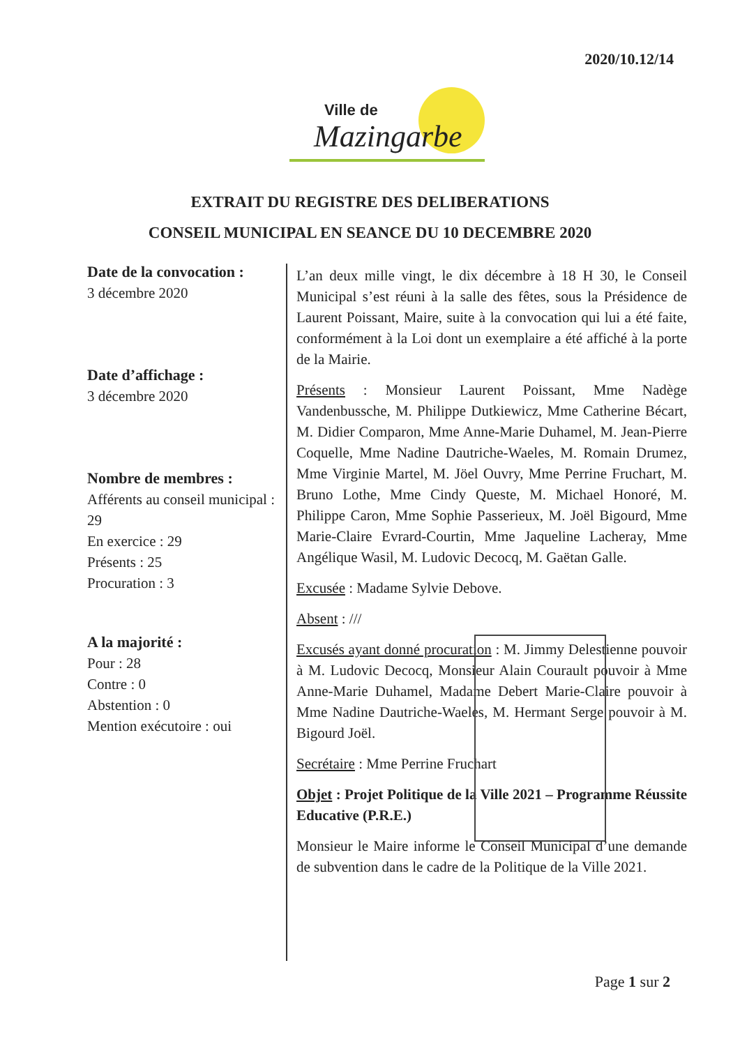2020/10.12/14
Ville de
Mazingarbe
EXTRAIT DU REGISTRE DES DELIBERATIONS
CONSEIL MUNICIPAL EN SEANCE DU 10 DECEMBRE 2020
Date de la convocation :
3 décembre 2020
Date d’affichage :
3 décembre 2020
Nombre de membres :
Afférents au conseil municipal : 29
En exercice : 29
Présents : 25
Procuration : 3
A la majorité :
Pour : 28
Contre : 0
Abstention : 0
Mention exécutoire : oui
L’an deux mille vingt, le dix décembre à 18 H 30, le Conseil Municipal s’est réuni à la salle des fêtes, sous la Présidence de Laurent Poissant, Maire, suite à la convocation qui lui a été faite, conformément à la Loi dont un exemplaire a été affiché à la porte de la Mairie.
Présents : Monsieur Laurent Poissant, Mme Nadège Vandenbussche, M. Philippe Dutkiewicz, Mme Catherine Bécart, M. Didier Comparon, Mme Anne-Marie Duhamel, M. Jean-Pierre Coquelle, Mme Nadine Dautriche-Waeles, M. Romain Drumez, Mme Virginie Martel, M. Jöel Ouvry, Mme Perrine Fruchart, M. Bruno Lothe, Mme Cindy Queste, M. Michael Honoré, M. Philippe Caron, Mme Sophie Passerieux, M. Joël Bigourd, Mme Marie-Claire Evrard-Courtin, Mme Jaqueline Lacheray, Mme Angélique Wasil, M. Ludovic Decocq, M. Gaëtan Galle.
Excusée : Madame Sylvie Debove.
Absent : ///
Excusés ayant donné procuration : M. Jimmy Delestienne pouvoir à M. Ludovic Decocq, Monsieur Alain Courault pouvoir à Mme Anne-Marie Duhamel, Madame Debert Marie-Claire pouvoir à Mme Nadine Dautriche-Waeles, M. Hermant Serge pouvoir à M. Bigourd Joël.
Secrétaire : Mme Perrine Fruchart
Objet : Projet Politique de la Ville 2021 – Programme Réussite Educative (P.R.E.)
Monsieur le Maire informe le Conseil Municipal d’une demande de subvention dans le cadre de la Politique de la Ville 2021.
Page 1 sur 2